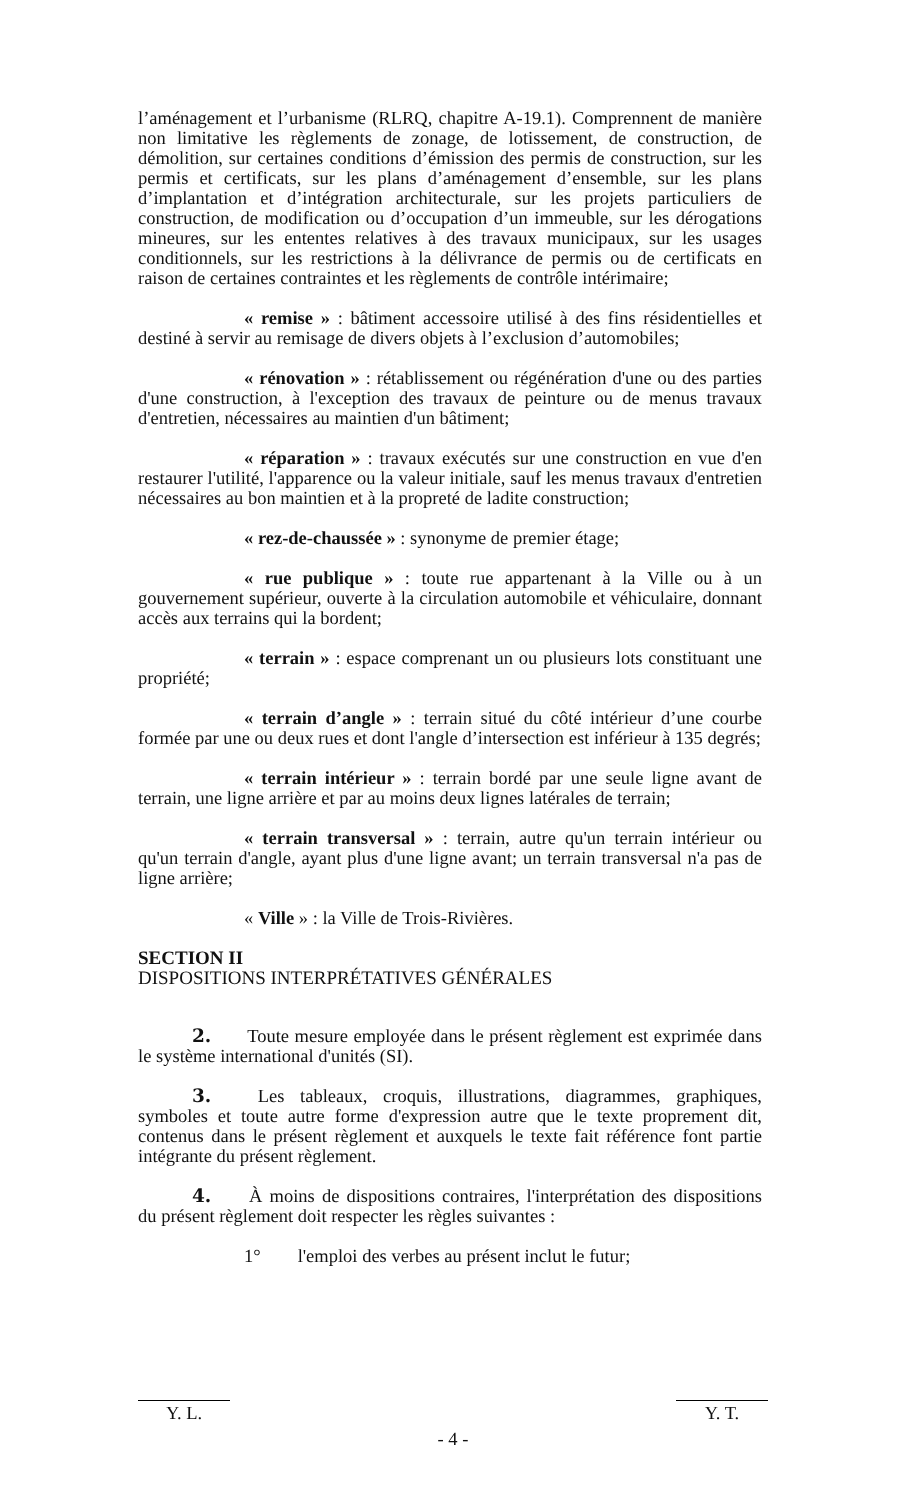l’aménagement et l’urbanisme (RLRQ, chapitre A-19.1). Comprennent de manière non limitative les règlements de zonage, de lotissement, de construction, de démolition, sur certaines conditions d’émission des permis de construction, sur les permis et certificats, sur les plans d’aménagement d’ensemble, sur les plans d’implantation et d’intégration architecturale, sur les projets particuliers de construction, de modification ou d’occupation d’un immeuble, sur les dérogations mineures, sur les ententes relatives à des travaux municipaux, sur les usages conditionnels, sur les restrictions à la délivrance de permis ou de certificats en raison de certaines contraintes et les règlements de contrôle intérimaire;
« remise » : bâtiment accessoire utilisé à des fins résidentielles et destiné à servir au remisage de divers objets à l’exclusion d’automobiles;
« rénovation » : rétablissement ou régénération d'une ou des parties d'une construction, à l'exception des travaux de peinture ou de menus travaux d'entretien, nécessaires au maintien d'un bâtiment;
« réparation » : travaux exécutés sur une construction en vue d'en restaurer l'utilité, l'apparence ou la valeur initiale, sauf les menus travaux d'entretien nécessaires au bon maintien et à la propreté de ladite construction;
« rez-de-chaussée » : synonyme de premier étage;
« rue publique » : toute rue appartenant à la Ville ou à un gouvernement supérieur, ouverte à la circulation automobile et véhiculaire, donnant accès aux terrains qui la bordent;
« terrain » : espace comprenant un ou plusieurs lots constituant une propriété;
« terrain d’angle » : terrain situé du côté intérieur d’une courbe formée par une ou deux rues et dont l'angle d’intersection est inférieur à 135 degrés;
« terrain intérieur » : terrain bordé par une seule ligne avant de terrain, une ligne arrière et par au moins deux lignes latérales de terrain;
« terrain transversal » : terrain, autre qu'un terrain intérieur ou qu'un terrain d'angle, ayant plus d'une ligne avant; un terrain transversal n'a pas de ligne arrière;
« Ville » : la Ville de Trois-Rivières.
SECTION II
DISPOSITIONS INTERPRÉTATIVES GÉNÉRALES
2. Toute mesure employée dans le présent règlement est exprimée dans le système international d'unités (SI).
3. Les tableaux, croquis, illustrations, diagrammes, graphiques, symboles et toute autre forme d'expression autre que le texte proprement dit, contenus dans le présent règlement et auxquels le texte fait référence font partie intégrante du présent règlement.
4. À moins de dispositions contraires, l'interprétation des dispositions du présent règlement doit respecter les règles suivantes :
1° l'emploi des verbes au présent inclut le futur;
Y. L. Y. T.
- 4 -